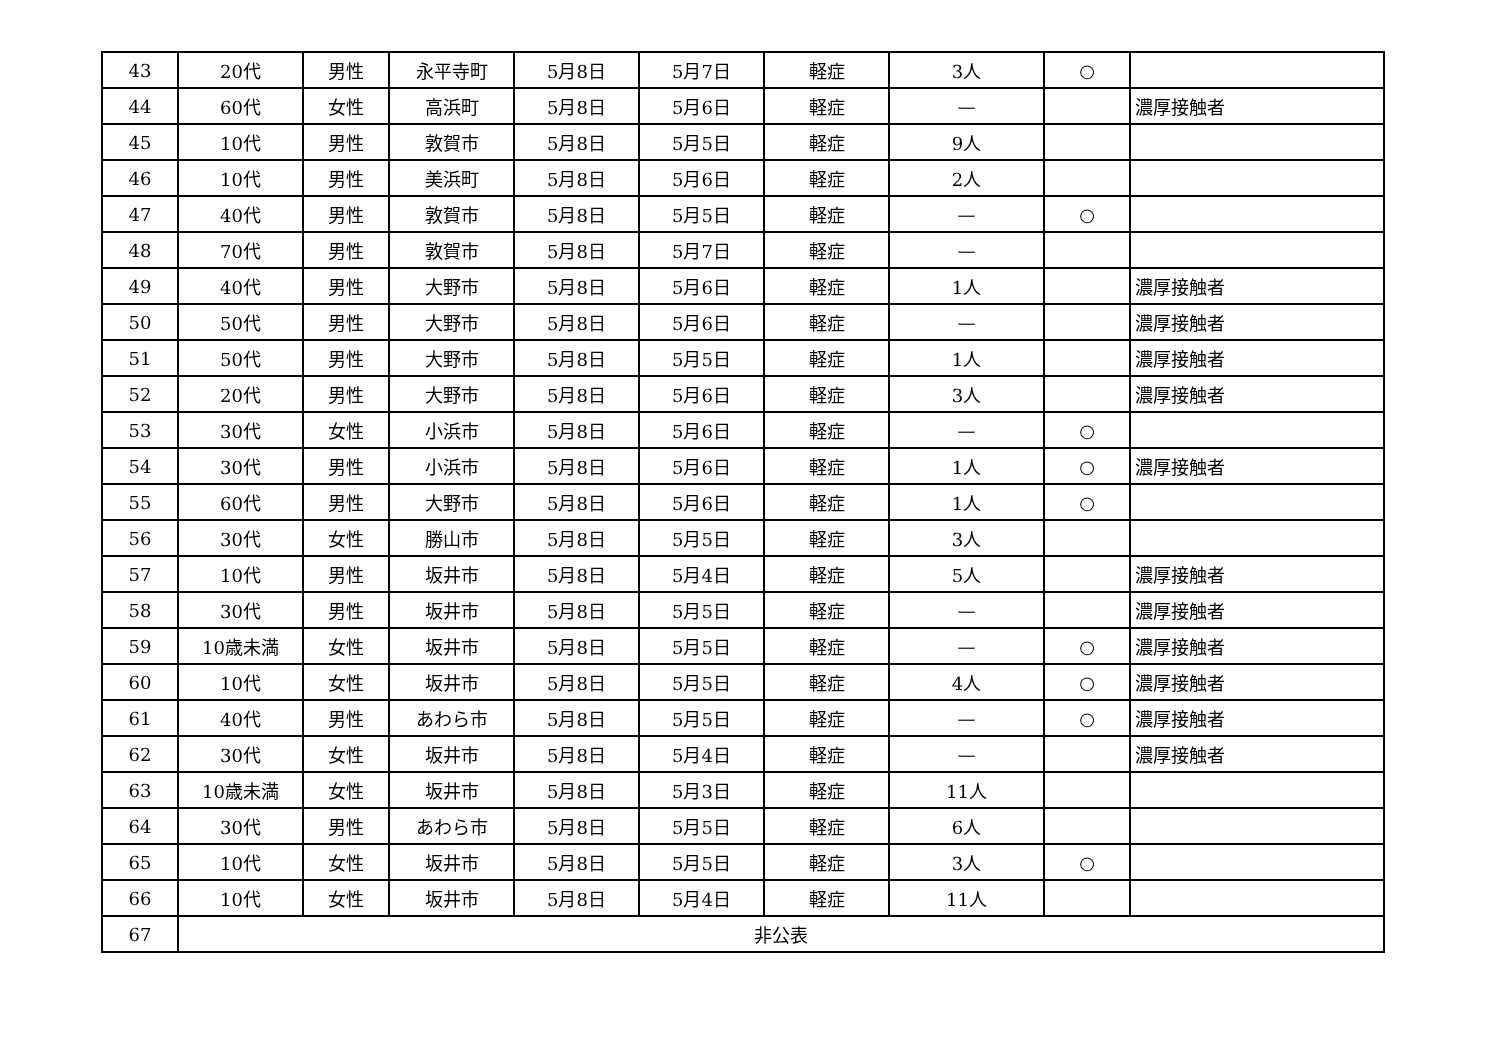| 43 | 20代 | 男性 | 永平寺町 | 5月8日 | 5月7日 | 軽症 | 3人 | ○ | |
| 44 | 60代 | 女性 | 高浜町 | 5月8日 | 5月6日 | 軽症 | — | | 濃厚接触者 |
| 45 | 10代 | 男性 | 敦賀市 | 5月8日 | 5月5日 | 軽症 | 9人 | | |
| 46 | 10代 | 男性 | 美浜町 | 5月8日 | 5月6日 | 軽症 | 2人 | | |
| 47 | 40代 | 男性 | 敦賀市 | 5月8日 | 5月5日 | 軽症 | — | ○ | |
| 48 | 70代 | 男性 | 敦賀市 | 5月8日 | 5月7日 | 軽症 | — | | |
| 49 | 40代 | 男性 | 大野市 | 5月8日 | 5月6日 | 軽症 | 1人 | | 濃厚接触者 |
| 50 | 50代 | 男性 | 大野市 | 5月8日 | 5月6日 | 軽症 | — | | 濃厚接触者 |
| 51 | 50代 | 男性 | 大野市 | 5月8日 | 5月5日 | 軽症 | 1人 | | 濃厚接触者 |
| 52 | 20代 | 男性 | 大野市 | 5月8日 | 5月6日 | 軽症 | 3人 | | 濃厚接触者 |
| 53 | 30代 | 女性 | 小浜市 | 5月8日 | 5月6日 | 軽症 | — | ○ | |
| 54 | 30代 | 男性 | 小浜市 | 5月8日 | 5月6日 | 軽症 | 1人 | ○ | 濃厚接触者 |
| 55 | 60代 | 男性 | 大野市 | 5月8日 | 5月6日 | 軽症 | 1人 | ○ | |
| 56 | 30代 | 女性 | 勝山市 | 5月8日 | 5月5日 | 軽症 | 3人 | | |
| 57 | 10代 | 男性 | 坂井市 | 5月8日 | 5月4日 | 軽症 | 5人 | | 濃厚接触者 |
| 58 | 30代 | 男性 | 坂井市 | 5月8日 | 5月5日 | 軽症 | — | | 濃厚接触者 |
| 59 | 10歳未満 | 女性 | 坂井市 | 5月8日 | 5月5日 | 軽症 | — | ○ | 濃厚接触者 |
| 60 | 10代 | 女性 | 坂井市 | 5月8日 | 5月5日 | 軽症 | 4人 | ○ | 濃厚接触者 |
| 61 | 40代 | 男性 | あわら市 | 5月8日 | 5月5日 | 軽症 | — | ○ | 濃厚接触者 |
| 62 | 30代 | 女性 | 坂井市 | 5月8日 | 5月4日 | 軽症 | — | | 濃厚接触者 |
| 63 | 10歳未満 | 女性 | 坂井市 | 5月8日 | 5月3日 | 軽症 | 11人 | | |
| 64 | 30代 | 男性 | あわら市 | 5月8日 | 5月5日 | 軽症 | 6人 | | |
| 65 | 10代 | 女性 | 坂井市 | 5月8日 | 5月5日 | 軽症 | 3人 | ○ | |
| 66 | 10代 | 女性 | 坂井市 | 5月8日 | 5月4日 | 軽症 | 11人 | | |
| 67 | 非公表 | | | | | | | | |